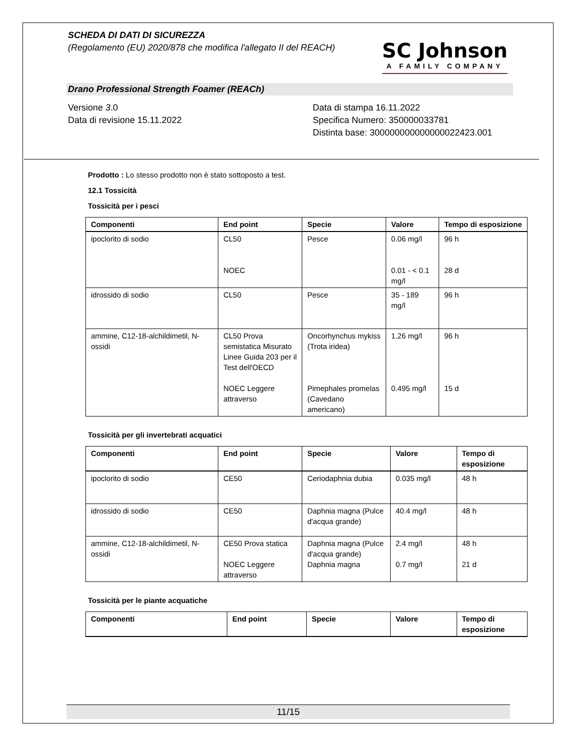SCHEDA DI DATI DI SICUREZZA
(Regolamento (EU) 2020/878 che modifica l'allegato II del REACH)
SC Johnson
A FAMILY COMPANY
Drano Professional Strength Foamer (REACh)
Versione 3.0
Data di revisione 15.11.2022
Data di stampa 16.11.2022
Specifica Numero: 350000033781
Distinta base: 300000000000000022423.001
Prodotto : Lo stesso prodotto non è stato sottoposto a test.
12.1 Tossicità
Tossicità per i pesci
| Componenti | End point | Specie | Valore | Tempo di esposizione |
| --- | --- | --- | --- | --- |
| ipoclorito di sodio | CL50 NOEC | Pesce | 0.06 mg/l 0.01 - < 0.1 mg/l | 96 h 28 d |
| idrossido di sodio | CL50 | Pesce | 35 - 189 mg/l | 96 h |
| ammine, C12-18-alchildimetil, N-ossidi | CL50 Prova semistatica Misurato Linee Guida 203 per il Test dell'OECD NOEC Leggere attraverso | Oncorhynchus mykiss (Trota iridea) Pimephales promelas (Cavedano americano) | 1.26 mg/l 0.495 mg/l | 96 h 15 d |
Tossicità per gli invertebrati acquatici
| Componenti | End point | Specie | Valore | Tempo di esposizione |
| --- | --- | --- | --- | --- |
| ipoclorito di sodio | CE50 | Ceriodaphnia dubia | 0.035 mg/l | 48 h |
| idrossido di sodio | CE50 | Daphnia magna (Pulce d'acqua grande) | 40.4 mg/l | 48 h |
| ammine, C12-18-alchildimetil, N-ossidi | CE50 Prova statica NOEC Leggere attraverso | Daphnia magna (Pulce d'acqua grande) Daphnia magna | 2.4 mg/l 0.7 mg/l | 48 h 21 d |
Tossicità per le piante acquatiche
| Componenti | End point | Specie | Valore | Tempo di esposizione |
| --- | --- | --- | --- | --- |
11/15